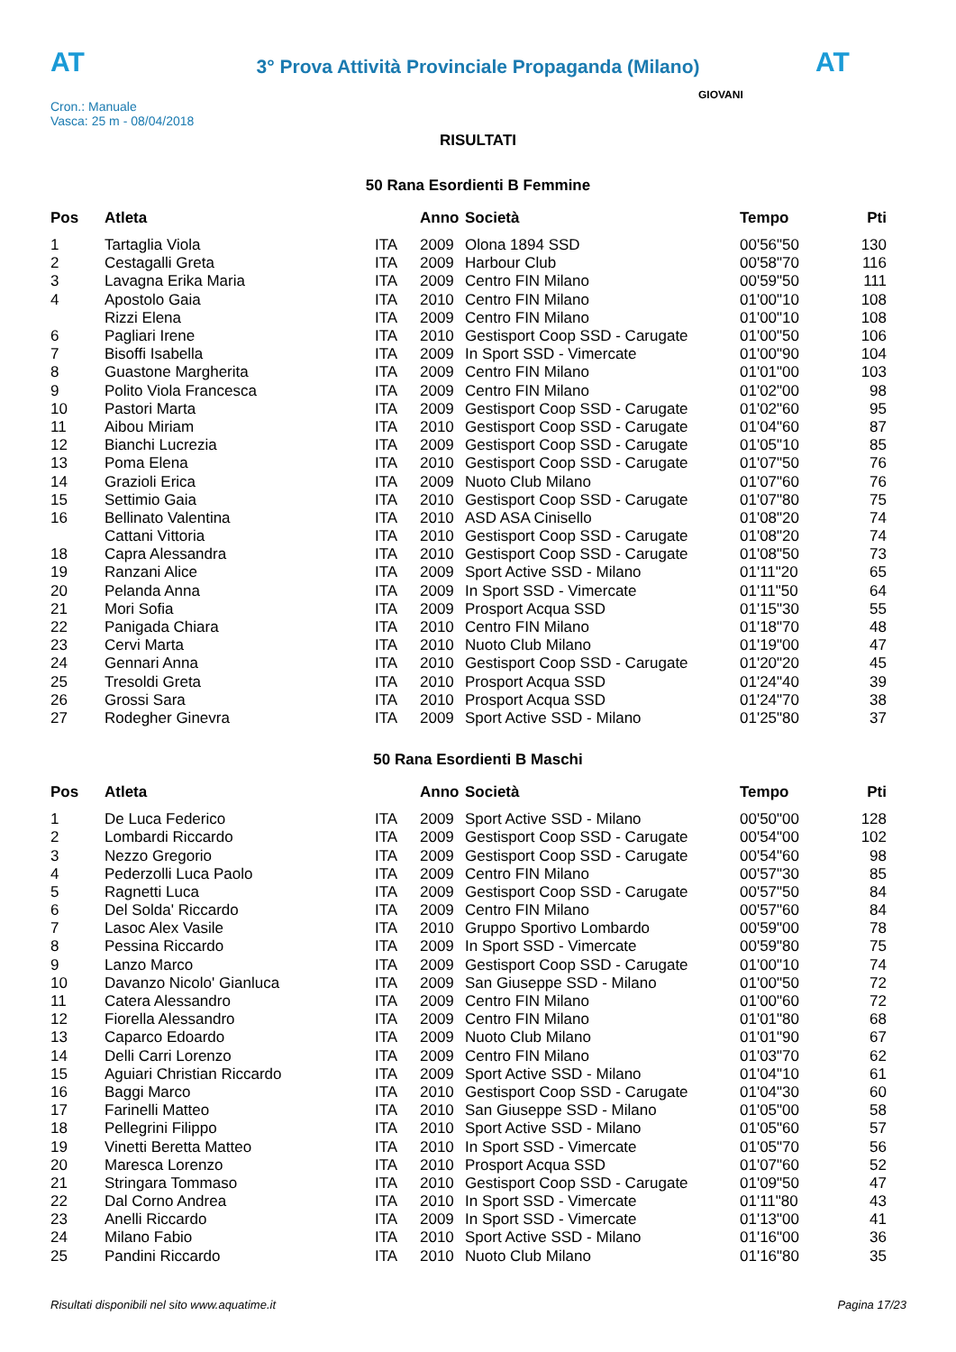AT
3° Prova Attività Provinciale Propaganda (Milano) AT
Cron.: Manuale
Vasca: 25 m - 08/04/2018
GIOVANI
RISULTATI
50 Rana Esordienti B Femmine
| Pos | Atleta | | Anno | Società | Tempo | Pti |
| --- | --- | --- | --- | --- | --- | --- |
| 1 | Tartaglia Viola | ITA | 2009 | Olona 1894 SSD | 00'56"50 | 130 |
| 2 | Cestagalli Greta | ITA | 2009 | Harbour Club | 00'58"70 | 116 |
| 3 | Lavagna Erika Maria | ITA | 2009 | Centro FIN Milano | 00'59"50 | 111 |
| 4 | Apostolo Gaia | ITA | 2010 | Centro FIN Milano | 01'00"10 | 108 |
| | Rizzi Elena | ITA | 2009 | Centro FIN Milano | 01'00"10 | 108 |
| 6 | Pagliari Irene | ITA | 2010 | Gestisport Coop SSD - Carugate | 01'00"50 | 106 |
| 7 | Bisoffi Isabella | ITA | 2009 | In Sport SSD - Vimercate | 01'00"90 | 104 |
| 8 | Guastone Margherita | ITA | 2009 | Centro FIN Milano | 01'01"00 | 103 |
| 9 | Polito Viola Francesca | ITA | 2009 | Centro FIN Milano | 01'02"00 | 98 |
| 10 | Pastori Marta | ITA | 2009 | Gestisport Coop SSD - Carugate | 01'02"60 | 95 |
| 11 | Aibou Miriam | ITA | 2010 | Gestisport Coop SSD - Carugate | 01'04"60 | 87 |
| 12 | Bianchi Lucrezia | ITA | 2009 | Gestisport Coop SSD - Carugate | 01'05"10 | 85 |
| 13 | Poma Elena | ITA | 2010 | Gestisport Coop SSD - Carugate | 01'07"50 | 76 |
| 14 | Grazioli Erica | ITA | 2009 | Nuoto Club Milano | 01'07"60 | 76 |
| 15 | Settimio Gaia | ITA | 2010 | Gestisport Coop SSD - Carugate | 01'07"80 | 75 |
| 16 | Bellinato Valentina | ITA | 2010 | ASD ASA Cinisello | 01'08"20 | 74 |
| | Cattani Vittoria | ITA | 2010 | Gestisport Coop SSD - Carugate | 01'08"20 | 74 |
| 18 | Capra Alessandra | ITA | 2010 | Gestisport Coop SSD - Carugate | 01'08"50 | 73 |
| 19 | Ranzani Alice | ITA | 2009 | Sport Active SSD - Milano | 01'11"20 | 65 |
| 20 | Pelanda Anna | ITA | 2009 | In Sport SSD - Vimercate | 01'11"50 | 64 |
| 21 | Mori Sofia | ITA | 2009 | Prosport Acqua SSD | 01'15"30 | 55 |
| 22 | Panigada Chiara | ITA | 2010 | Centro FIN Milano | 01'18"70 | 48 |
| 23 | Cervi Marta | ITA | 2010 | Nuoto Club Milano | 01'19"00 | 47 |
| 24 | Gennari Anna | ITA | 2010 | Gestisport Coop SSD - Carugate | 01'20"20 | 45 |
| 25 | Tresoldi Greta | ITA | 2010 | Prosport Acqua SSD | 01'24"40 | 39 |
| 26 | Grossi Sara | ITA | 2010 | Prosport Acqua SSD | 01'24"70 | 38 |
| 27 | Rodegher Ginevra | ITA | 2009 | Sport Active SSD - Milano | 01'25"80 | 37 |
50 Rana Esordienti B Maschi
| Pos | Atleta | | Anno | Società | Tempo | Pti |
| --- | --- | --- | --- | --- | --- | --- |
| 1 | De Luca Federico | ITA | 2009 | Sport Active SSD - Milano | 00'50"00 | 128 |
| 2 | Lombardi Riccardo | ITA | 2009 | Gestisport Coop SSD - Carugate | 00'54"00 | 102 |
| 3 | Nezzo Gregorio | ITA | 2009 | Gestisport Coop SSD - Carugate | 00'54"60 | 98 |
| 4 | Pederzolli Luca Paolo | ITA | 2009 | Centro FIN Milano | 00'57"30 | 85 |
| 5 | Ragnetti Luca | ITA | 2009 | Gestisport Coop SSD - Carugate | 00'57"50 | 84 |
| 6 | Del Solda' Riccardo | ITA | 2009 | Centro FIN Milano | 00'57"60 | 84 |
| 7 | Lasoc Alex Vasile | ITA | 2010 | Gruppo Sportivo Lombardo | 00'59"00 | 78 |
| 8 | Pessina Riccardo | ITA | 2009 | In Sport SSD - Vimercate | 00'59"80 | 75 |
| 9 | Lanzo Marco | ITA | 2009 | Gestisport Coop SSD - Carugate | 01'00"10 | 74 |
| 10 | Davanzo Nicolo' Gianluca | ITA | 2009 | San Giuseppe SSD - Milano | 01'00"50 | 72 |
| 11 | Catera Alessandro | ITA | 2009 | Centro FIN Milano | 01'00"60 | 72 |
| 12 | Fiorella Alessandro | ITA | 2009 | Centro FIN Milano | 01'01"80 | 68 |
| 13 | Caparco Edoardo | ITA | 2009 | Nuoto Club Milano | 01'01"90 | 67 |
| 14 | Delli Carri Lorenzo | ITA | 2009 | Centro FIN Milano | 01'03"70 | 62 |
| 15 | Aguiari Christian Riccardo | ITA | 2009 | Sport Active SSD - Milano | 01'04"10 | 61 |
| 16 | Baggi Marco | ITA | 2010 | Gestisport Coop SSD - Carugate | 01'04"30 | 60 |
| 17 | Farinelli Matteo | ITA | 2010 | San Giuseppe SSD - Milano | 01'05"00 | 58 |
| 18 | Pellegrini Filippo | ITA | 2010 | Sport Active SSD - Milano | 01'05"60 | 57 |
| 19 | Vinetti Beretta Matteo | ITA | 2010 | In Sport SSD - Vimercate | 01'05"70 | 56 |
| 20 | Maresca Lorenzo | ITA | 2010 | Prosport Acqua SSD | 01'07"60 | 52 |
| 21 | Stringara Tommaso | ITA | 2010 | Gestisport Coop SSD - Carugate | 01'09"50 | 47 |
| 22 | Dal Corno Andrea | ITA | 2010 | In Sport SSD - Vimercate | 01'11"80 | 43 |
| 23 | Anelli Riccardo | ITA | 2009 | In Sport SSD - Vimercate | 01'13"00 | 41 |
| 24 | Milano Fabio | ITA | 2010 | Sport Active SSD - Milano | 01'16"00 | 36 |
| 25 | Pandini Riccardo | ITA | 2010 | Nuoto Club Milano | 01'16"80 | 35 |
Risultati disponibili nel sito www.aquatime.it Pagina 17/23